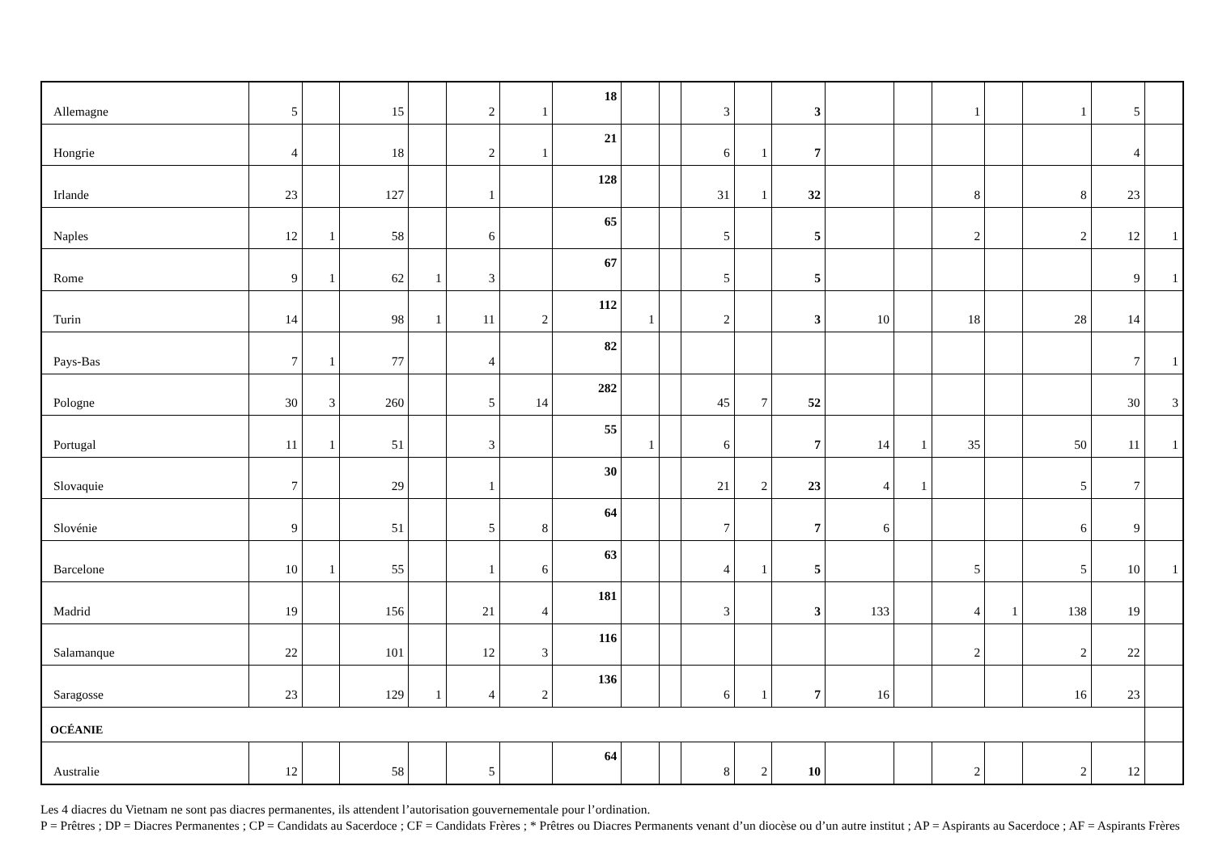| Allemagne | 5 | | 15 | | 2 | 1 | 18 | | | 3 | | 3 | | | 1 | | 1 | 5 | |
| Hongrie | 4 | | 18 | | 2 | 1 | 21 | | | 6 | 1 | 7 | | | | | | 4 | |
| Irlande | 23 | | 127 | | 1 | | 128 | | | 31 | 1 | 32 | | | 8 | | 8 | 23 | |
| Naples | 12 | 1 | 58 | | 6 | | 65 | | | 5 | | 5 | | | 2 | | 2 | 12 | 1 |
| Rome | 9 | 1 | 62 | 1 | 3 | | 67 | | | 5 | | 5 | | | | | | 9 | 1 |
| Turin | 14 | | 98 | 1 | 11 | 2 | 112 | 1 | | 2 | | 3 | 10 | | 18 | | 28 | 14 | |
| Pays-Bas | 7 | 1 | 77 | | 4 | | 82 | | | | | | | | | | | 7 | 1 |
| Pologne | 30 | 3 | 260 | | 5 | 14 | 282 | | | 45 | 7 | 52 | | | | | | 30 | 3 |
| Portugal | 11 | 1 | 51 | | 3 | | 55 | 1 | | 6 | | 7 | 14 | 1 | 35 | | 50 | 11 | 1 |
| Slovaquie | 7 | | 29 | | 1 | | 30 | | | 21 | 2 | 23 | 4 | 1 | | | 5 | 7 | |
| Slovénie | 9 | | 51 | | 5 | 8 | 64 | | | 7 | | 7 | 6 | | | | 6 | 9 | |
| Barcelone | 10 | 1 | 55 | | 1 | 6 | 63 | | | 4 | 1 | 5 | | | 5 | | 5 | 10 | 1 |
| Madrid | 19 | | 156 | | 21 | 4 | 181 | | | 3 | | 3 | 133 | | 4 | 1 | 138 | 19 | |
| Salamanque | 22 | | 101 | | 12 | 3 | 116 | | | | | | | | 2 | | 2 | 22 | |
| Saragosse | 23 | | 129 | 1 | 4 | 2 | 136 | | | 6 | 1 | 7 | 16 | | | | 16 | 23 | |
| OCÉANIE | | | | | | | | | | | | | | | | | | | |
| Australie | 12 | | 58 | | 5 | | 64 | | | 8 | 2 | 10 | | | 2 | | 2 | 12 | |
Les 4 diacres du Vietnam ne sont pas diacres permanentes, ils attendent l’autorisation gouvernementale pour l’ordination.
P = Prêtres ; DP = Diacres Permanentes ; CP = Candidats au Sacerdoce ; CF = Candidats Frères ; * Prêtres ou Diacres Permanents venant d’un diocèse ou d’un autre institut ; AP = Aspirants au Sacerdoce ; AF = Aspirants Frères